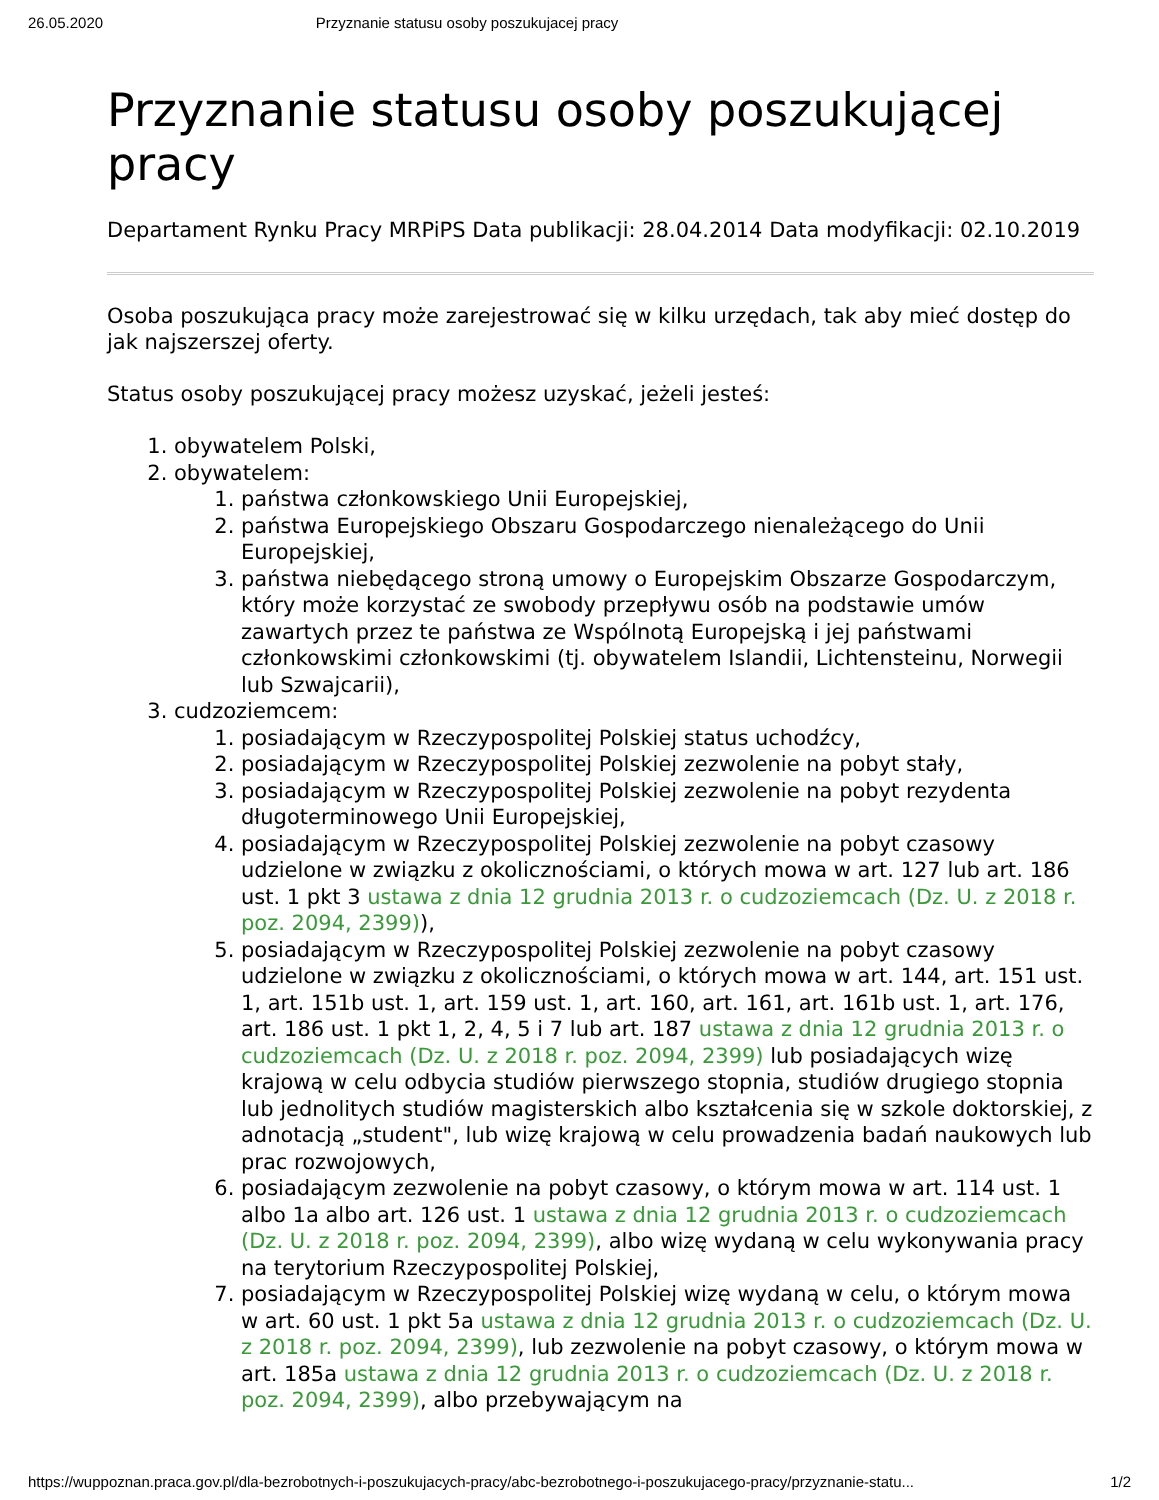26.05.2020 Przyznanie statusu osoby poszukujacej pracy
Przyznanie statusu osoby poszukującej pracy
Departament Rynku Pracy MRPiPS Data publikacji: 28.04.2014 Data modyfikacji: 02.10.2019
Osoba poszukująca pracy może zarejestrować się w kilku urzędach, tak aby mieć dostęp do jak najszerszej oferty.
Status osoby poszukującej pracy możesz uzyskać, jeżeli jesteś:
1. obywatelem Polski,
2. obywatelem:
1. państwa członkowskiego Unii Europejskiej,
2. państwa Europejskiego Obszaru Gospodarczego nienależącego do Unii Europejskiej,
3. państwa niebędącego stroną umowy o Europejskim Obszarze Gospodarczym, który może korzystać ze swobody przepływu osób na podstawie umów zawartych przez te państwa ze Wspólnotą Europejską i jej państwami członkowskimi członkowskimi (tj. obywatelem Islandii, Lichtensteinu, Norwegii lub Szwajcarii),
3. cudzoziemcem:
1. posiadającym w Rzeczypospolitej Polskiej status uchodźcy,
2. posiadającym w Rzeczypospolitej Polskiej zezwolenie na pobyt stały,
3. posiadającym w Rzeczypospolitej Polskiej zezwolenie na pobyt rezydenta długoterminowego Unii Europejskiej,
4. posiadającym w Rzeczypospolitej Polskiej zezwolenie na pobyt czasowy udzielone w związku z okolicznościami, o których mowa w art. 127 lub art. 186 ust. 1 pkt 3 ustawa z dnia 12 grudnia 2013 r. o cudzoziemcach (Dz. U. z 2018 r. poz. 2094, 2399)),
5. posiadającym w Rzeczypospolitej Polskiej zezwolenie na pobyt czasowy udzielone w związku z okolicznościami, o których mowa w art. 144, art. 151 ust. 1, art. 151b ust. 1, art. 159 ust. 1, art. 160, art. 161, art. 161b ust. 1, art. 176, art. 186 ust. 1 pkt 1, 2, 4, 5 i 7 lub art. 187 ustawa z dnia 12 grudnia 2013 r. o cudzoziemcach (Dz. U. z 2018 r. poz. 2094, 2399) lub posiadających wizę krajową w celu odbycia studiów pierwszego stopnia, studiów drugiego stopnia lub jednolitych studiów magisterskich albo kształcenia się w szkole doktorskiej, z adnotacją „student", lub wizę krajową w celu prowadzenia badań naukowych lub prac rozwojowych,
6. posiadającym zezwolenie na pobyt czasowy, o którym mowa w art. 114 ust. 1 albo 1a albo art. 126 ust. 1 ustawa z dnia 12 grudnia 2013 r. o cudzoziemcach (Dz. U. z 2018 r. poz. 2094, 2399), albo wizę wydaną w celu wykonywania pracy na terytorium Rzeczypospolitej Polskiej,
7. posiadającym w Rzeczypospolitej Polskiej wizę wydaną w celu, o którym mowa w art. 60 ust. 1 pkt 5a ustawa z dnia 12 grudnia 2013 r. o cudzoziemcach (Dz. U. z 2018 r. poz. 2094, 2399), lub zezwolenie na pobyt czasowy, o którym mowa w art. 185a ustawa z dnia 12 grudnia 2013 r. o cudzoziemcach (Dz. U. z 2018 r. poz. 2094, 2399), albo przebywającym na
https://wuppoznan.praca.gov.pl/dla-bezrobotnych-i-poszukujacych-pracy/abc-bezrobotnego-i-poszukujacego-pracy/przyznanie-statu... 1/2